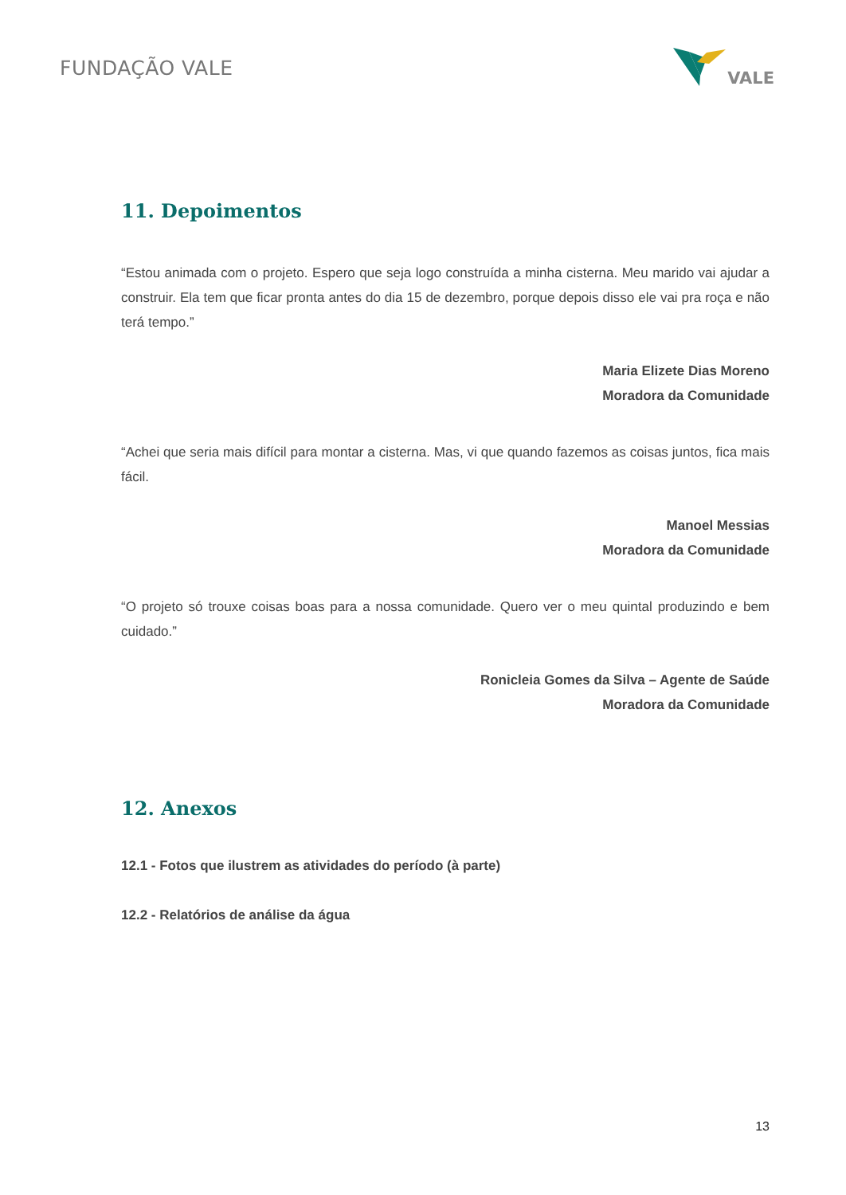FUNDAÇÃO VALE
VALE
11. Depoimentos
“Estou animada com o projeto. Espero que seja logo construída a minha cisterna. Meu marido vai ajudar a construir. Ela tem que ficar pronta antes do dia 15 de dezembro, porque depois disso ele vai pra roça e não terá tempo.”
Maria Elizete Dias Moreno
Moradora da Comunidade
“Achei que seria mais difícil para montar a cisterna. Mas, vi que quando fazemos as coisas juntos, fica mais fácil.
Manoel Messias
Moradora da Comunidade
“O projeto só trouxe coisas boas para a nossa comunidade. Quero ver o meu quintal produzindo e bem cuidado.”
Ronicleia Gomes da Silva – Agente de Saúde
Moradora da Comunidade
12. Anexos
12.1 - Fotos que ilustrem as atividades do período (à parte)
12.2 - Relatórios de análise da água
13